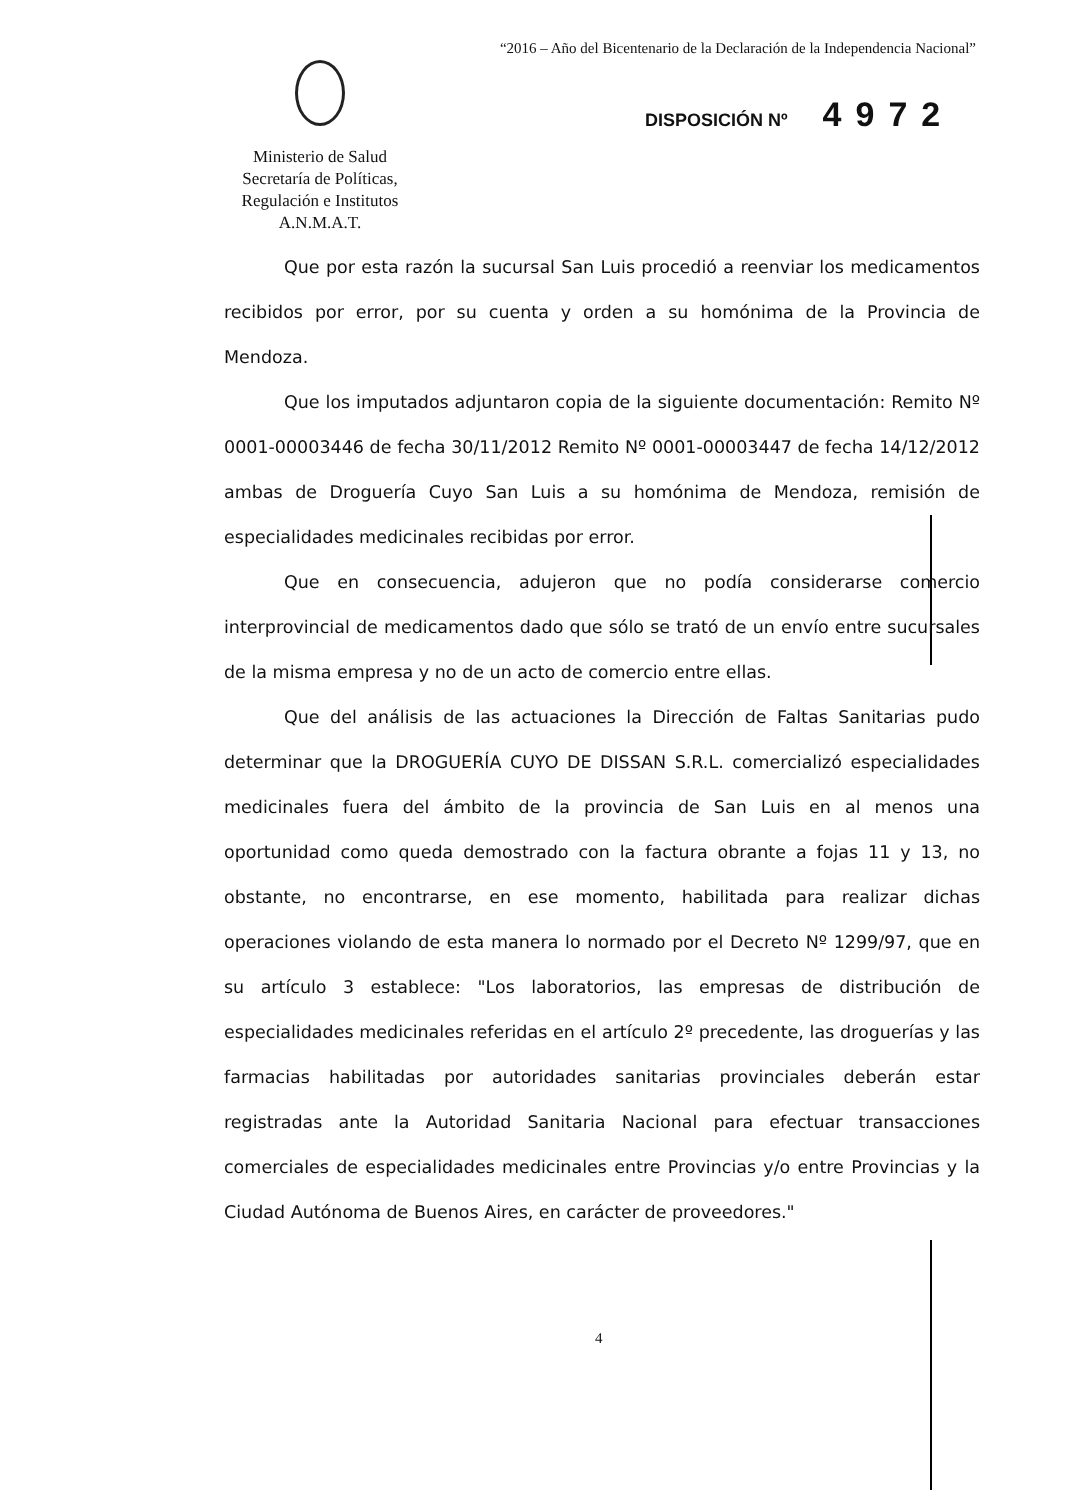“2016 – Año del Bicentenario de la Declaración de la Independencia Nacional”
Ministerio de Salud
Secretaría de Políticas,
Regulación e Institutos
A.N.M.A.T.
DISPOSICIÓN Nº 4972
Que por esta razón la sucursal San Luis procedió a reenviar los medicamentos recibidos por error, por su cuenta y orden a su homónima de la Provincia de Mendoza.
Que los imputados adjuntaron copia de la siguiente documentación: Remito Nº 0001-00003446 de fecha 30/11/2012 Remito Nº 0001-00003447 de fecha 14/12/2012 ambas de Droguería Cuyo San Luis a su homónima de Mendoza, remisión de especialidades medicinales recibidas por error.
Que en consecuencia, adujeron que no podía considerarse comercio interprovincial de medicamentos dado que sólo se trató de un envío entre sucursales de la misma empresa y no de un acto de comercio entre ellas.
Que del análisis de las actuaciones la Dirección de Faltas Sanitarias pudo determinar que la DROGUERÍA CUYO DE DISSAN S.R.L. comercializó especialidades medicinales fuera del ámbito de la provincia de San Luis en al menos una oportunidad como queda demostrado con la factura obrante a fojas 11 y 13, no obstante, no encontrarse, en ese momento, habilitada para realizar dichas operaciones violando de esta manera lo normado por el Decreto Nº 1299/97, que en su artículo 3 establece: "Los laboratorios, las empresas de distribución de especialidades medicinales referidas en el artículo 2º precedente, las droguerías y las farmacias habilitadas por autoridades sanitarias provinciales deberán estar registradas ante la Autoridad Sanitaria Nacional para efectuar transacciones comerciales de especialidades medicinales entre Provincias y/o entre Provincias y la Ciudad Autónoma de Buenos Aires, en carácter de proveedores."
4